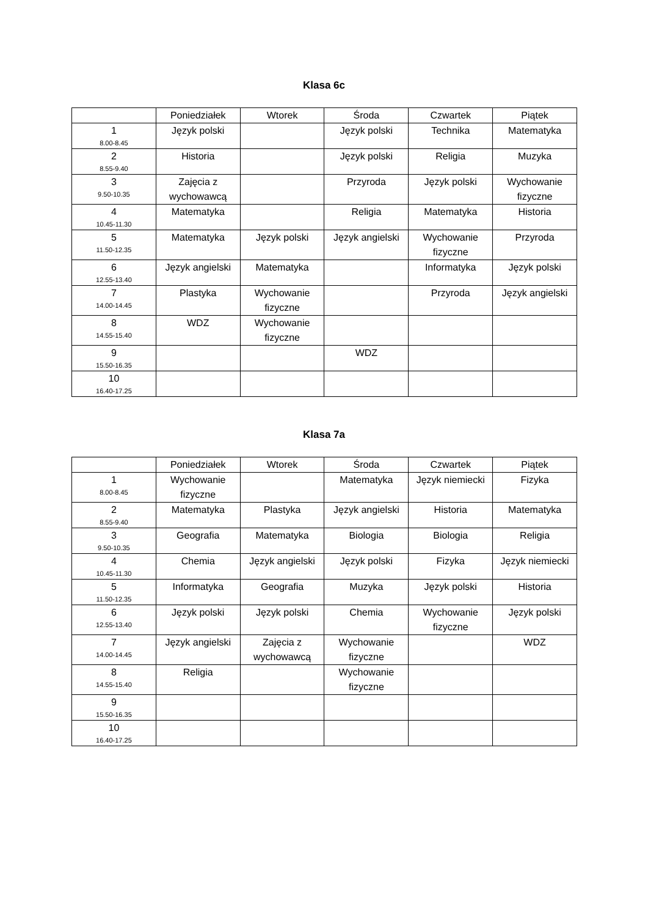Klasa 6c
| | Poniedziałek | Wtorek | Środa | Czwartek | Piątek |
| --- | --- | --- | --- | --- | --- |
| 1 8.00-8.45 | Język polski | | Język polski | Technika | Matematyka |
| 2 8.55-9.40 | Historia | | Język polski | Religia | Muzyka |
| 3 9.50-10.35 | Zajęcia z wychowawcą | | Przyroda | Język polski | Wychowanie fizyczne |
| 4 10.45-11.30 | Matematyka | | Religia | Matematyka | Historia |
| 5 11.50-12.35 | Matematyka | Język polski | Język angielski | Wychowanie fizyczne | Przyroda |
| 6 12.55-13.40 | Język angielski | Matematyka | | Informatyka | Język polski |
| 7 14.00-14.45 | Plastyka | Wychowanie fizyczne | | Przyroda | Język angielski |
| 8 14.55-15.40 | WDZ | Wychowanie fizyczne | | | |
| 9 15.50-16.35 | | | WDZ | | |
| 10 16.40-17.25 | | | | | |
Klasa 7a
| | Poniedziałek | Wtorek | Środa | Czwartek | Piątek |
| --- | --- | --- | --- | --- | --- |
| 1 8.00-8.45 | Wychowanie fizyczne | | Matematyka | Język niemiecki | Fizyka |
| 2 8.55-9.40 | Matematyka | Plastyka | Język angielski | Historia | Matematyka |
| 3 9.50-10.35 | Geografia | Matematyka | Biologia | Biologia | Religia |
| 4 10.45-11.30 | Chemia | Język angielski | Język polski | Fizyka | Język niemiecki |
| 5 11.50-12.35 | Informatyka | Geografia | Muzyka | Język polski | Historia |
| 6 12.55-13.40 | Język polski | Język polski | Chemia | Wychowanie fizyczne | Język polski |
| 7 14.00-14.45 | Język angielski | Zajęcia z wychowawcą | Wychowanie fizyczne | | WDZ |
| 8 14.55-15.40 | Religia | | Wychowanie fizyczne | | |
| 9 15.50-16.35 | | | | | |
| 10 16.40-17.25 | | | | | |